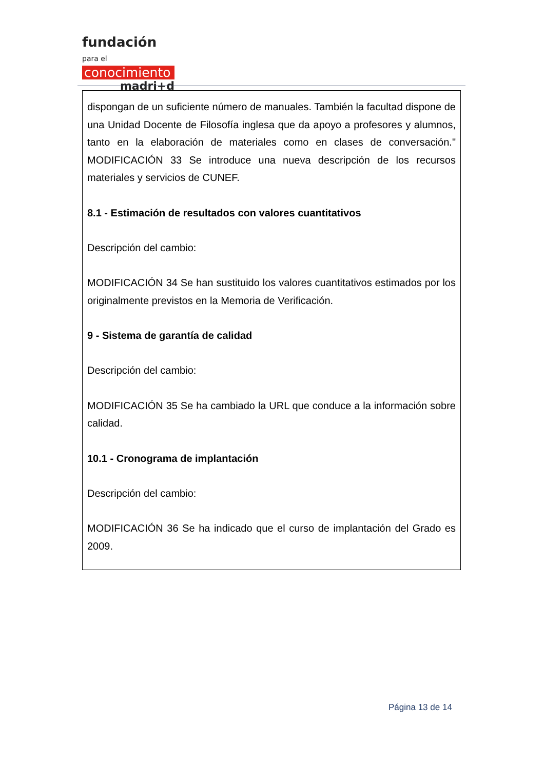fundación para el
conocimiento
madri+d
dispongan de un suficiente número de manuales. También la facultad dispone de una Unidad Docente de Filosofía inglesa que da apoyo a profesores y alumnos, tanto en la elaboración de materiales como en clases de conversación." MODIFICACIÓN 33 Se introduce una nueva descripción de los recursos materiales y servicios de CUNEF.
8.1 - Estimación de resultados con valores cuantitativos
Descripción del cambio:
MODIFICACIÓN 34 Se han sustituido los valores cuantitativos estimados por los originalmente previstos en la Memoria de Verificación.
9 - Sistema de garantía de calidad
Descripción del cambio:
MODIFICACIÓN 35 Se ha cambiado la URL que conduce a la información sobre calidad.
10.1 - Cronograma de implantación
Descripción del cambio:
MODIFICACIÓN 36 Se ha indicado que el curso de implantación del Grado es 2009.
Página 13 de 14